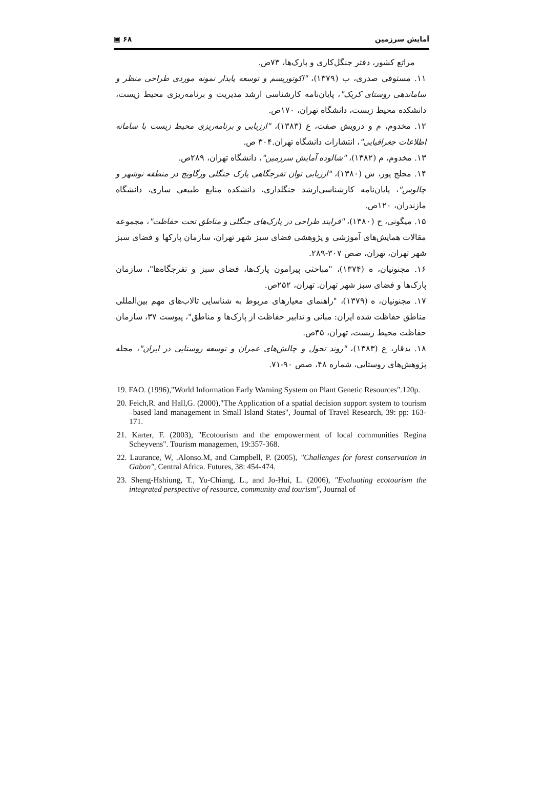▣ ۶۸ آمایش سرزمین
مراتع کشور، دفتر جنگل‌کاری و پارک‌ها، ۷۳ص.
۱۱. مستوفی صدری، ب (۱۳۷۹)، "اکوتوریسم و توسعه پایدار نمونه موردی طراحی منظر و ساماندهی روستای کریک"، پایان‌نامه کارشناسی ارشد مدیریت و برنامه‌ریزی محیط زیست، دانشکده محیط زیست، دانشگاه تهران، ۱۷۰ص.
۱۲. مخدوم، م و درویش صفت، ع (۱۳۸۳)، "ارزیابی و برنامه‌ریزی محیط زیست با سامانه اطلاعات جغرافیایی"، انتشارات دانشگاه تهران.۳۰۴ ص.
۱۳. مخدوم، م (۱۳۸۲)، "شالوده آمایش سرزمین"، دانشگاه تهران، ۲۸۹ص.
۱۴. مجلج پور، ش (۱۳۸۰)، "ارزیابی توان تفرجگاهی پارک جنگلی ورگاویج در منطقه نوشهر و چالوس"، پایان‌نامه کارشناسی‌ارشد جنگلداری، دانشکده منابع طبیعی ساری، دانشگاه مازندران، ۱۲۰ص.
۱۵. میگونی، ح (۱۳۸۰)، "فرایند طراحی در پارک‌های جنگلی و مناطق تحت حفاظت"، مجموعه مقالات همایش‌های آموزشی و پژوهشی فضای سبز شهر تهران، سازمان پارکها و فضای سبز شهر تهران، تهران، صص ۳۰۷-۲۸۹.
۱۶. مجنونیان، ه (۱۳۷۴)، "مباحثی پیرامون پارک‌ها، فضای سبز و تفرجگاه‌ها"، سازمان پارک‌ها و فضای سبز شهر تهران. تهران، ۲۵۲ص.
۱۷. مجنونیان، ه (۱۳۷۹)، "راهنمای معیارهای مربوط به شناسایی تالاب‌های مهم بین‌المللی مناطق حفاظت شده ایران: مبانی و تدابیر حفاظت از پارک‌ها و مناطق"، پیوست ۳۷، سازمان حفاظت محیط زیست، تهران، ۴۵ص.
۱۸. یدقار، ع (۱۳۸۳)، "روند تحول و چالش‌های عمران و توسعه روستایی در ایران"، مجله پژوهش‌های روستایی، شماره ۴۸، صص ۹۰-۷۱.
19. FAO. (1996),"World Information Early Warning System on Plant Genetic Resources".120p.
20. Feich,R. and Hall,G. (2000),"The Application of a spatial decision support system to tourism –based land management in Small Island States", Journal of Travel Research, 39: pp: 163-171.
21. Karter, F. (2003), "Ecotourism and the empowerment of local communities Regina Scheyvens". Tourism managemen, 19:357-368.
22. Laurance, W, .Alonso.M, and Campbell, P. (2005), "Challenges for forest conservation in Gabon", Central Africa. Futures, 38: 454-474.
23. Sheng-Hshiung, T., Yu-Chiang, L., and Jo-Hui, L. (2006), "Evaluating ecotourism the integrated perspective of resource, community and tourism", Journal of